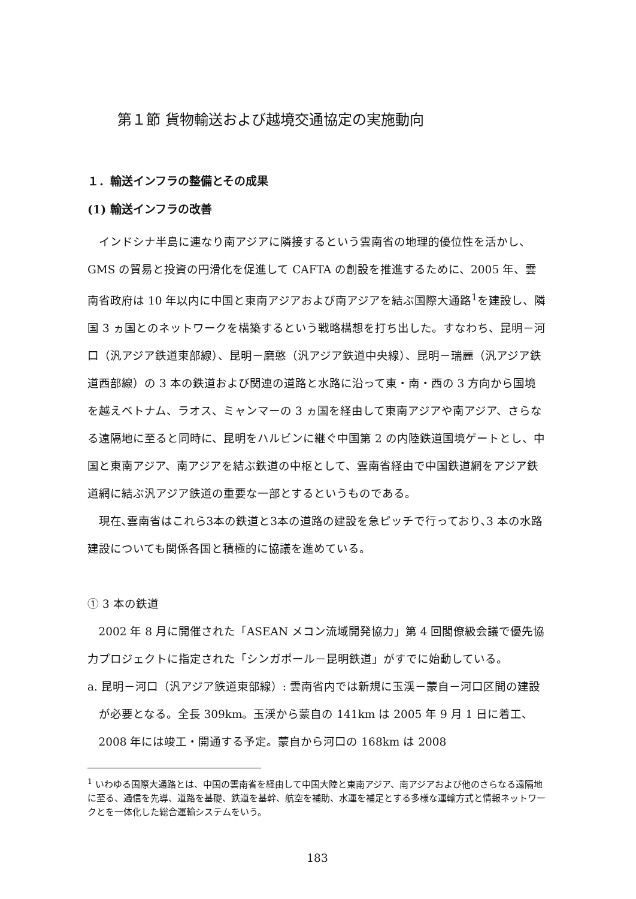第１節 貨物輸送および越境交通協定の実施動向
１．輸送インフラの整備とその成果
(1) 輸送インフラの改善
インドシナ半島に連なり南アジアに隣接するという雲南省の地理的優位性を活かし、GMS の貿易と投資の円滑化を促進して CAFTA の創設を推進するために、2005 年、雲南省政府は 10 年以内に中国と東南アジアおよび南アジアを結ぶ国際大通路<sup>1</sup>を建設し、隣国 3 ヵ国とのネットワークを構築するという戦略構想を打ち出した。すなわち、昆明－河口（汎アジア鉄道東部線）、昆明－磨憨（汎アジア鉄道中央線）、昆明－瑞麗（汎アジア鉄道西部線）の 3 本の鉄道および関連の道路と水路に沿って東・南・西の 3 方向から国境を越えベトナム、ラオス、ミャンマーの 3 ヵ国を経由して東南アジアや南アジア、さらなる遠隔地に至ると同時に、昆明をハルビンに継ぐ中国第 2 の内陸鉄道国境ゲートとし、中国と東南アジア、南アジアを結ぶ鉄道の中枢として、雲南省経由で中国鉄道網をアジア鉄道網に結ぶ汎アジア鉄道の重要な一部とするというものである。
現在､雲南省はこれら3本の鉄道と3本の道路の建設を急ピッチで行っており､3 本の水路建設についても関係各国と積極的に協議を進めている。
① 3 本の鉄道
2002 年 8 月に開催された「ASEAN メコン流域開発協力」第 4 回閣僚級会議で優先協力プロジェクトに指定された「シンガポール－昆明鉄道」がすでに始動している。
a. 昆明－河口（汎アジア鉄道東部線）: 雲南省内では新規に玉渓－蒙自－河口区間の建設が必要となる。全長 309km。玉渓から蒙自の 141km は 2005 年 9 月 1 日に着工、2008 年には竣工・開通する予定。蒙自から河口の 168km は 2008
<sup>1</sup> いわゆる国際大通路とは、中国の雲南省を経由して中国大陸と東南アジア、南アジアおよび他のさらなる遠隔地に至る、通信を先導、道路を基礎、鉄道を基幹、航空を補助、水運を補足とする多様な運輸方式と情報ネットワークとを一体化した総合運輸システムをいう。
183